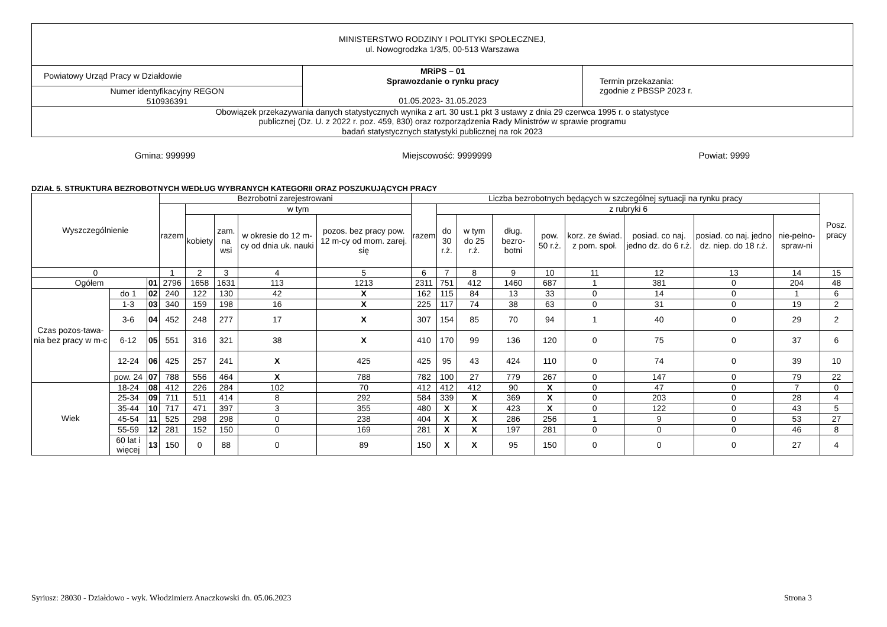| MINISTERSTWO RODZINY I POLITYKI SPOŁECZNEJ, ul. Nowogrodzka 1/3/5, 00-513 Warszawa | | |
| Powiatowy Urząd Pracy w Działdowie | MRiPS – 01 Sprawozdanie o rynku pracy 01.05.2023- 31.05.2023 | Termin przekazania: zgodnie z PBSSP 2023 r. |
| Numer identyfikacyjny REGON 510936391 | | |
| Obowiązek przekazywania danych statystycznych wynika z art. 30 ust.1 pkt 3 ustawy z dnia 29 czerwca 1995 r. o statystyce publicznej (Dz. U. z 2022 r. poz. 459, 830) oraz rozporządzenia Rady Ministrów w sprawie programu badań statystycznych statystyki publicznej na rok 2023 | | |
Gmina: 999999 Miejscowość: 9999999 Powiat: 9999
DZIAŁ 5. STRUKTURA BEZROBOTNYCH WEDŁUG WYBRANYCH KATEGORII ORAZ POSZUKUJĄCYCH PRACY
| Wyszczególnienie | | | Bezrobotni zarejestrowani | | | | | Liczba bezrobotnych będących w szczególnej sytuacji na rynku pracy | | | | | | | | | Posz. pracy |
| --- | --- | --- | --- | --- | --- | --- | --- | --- | --- | --- | --- | --- | --- | --- | --- | --- | --- |
| | | | razem | w tym | | | | razem | z rubryki 6 | | | | | | | | |
| | | | | kobiety | zam. na wsi | w okresie do 12 m-cy od dnia uk. nauki | pozos. bez pracy pow. 12 m-cy od mom. zarej. się | | do 30 r.ż. | w tym do 25 r.ż. | dług. bezro-botni | pow. 50 r.ż. | korz. ze świad. z pom. społ. | posiad. co naj. jedno dz. do 6 r.ż. | posiad. co naj. jedno dz. niep. do 18 r.ż. | nie-pełno-spraw-ni | |
| 0 | | | 1 | 2 | 3 | 4 | 5 | 6 | 7 | 8 | 9 | 10 | 11 | 12 | 13 | 14 | 15 |
| Ogółem | | 01 | 2796 | 1658 | 1631 | 113 | 1213 | 2311 | 751 | 412 | 1460 | 687 | 1 | 381 | 0 | 204 | 48 |
| Czas pozos-tawa-nia bez pracy w m-c | do 1 | 02 | 240 | 122 | 130 | 42 | X | 162 | 115 | 84 | 13 | 33 | 0 | 14 | 0 | 1 | 6 |
| | 1-3 | 03 | 340 | 159 | 198 | 16 | X | 225 | 117 | 74 | 38 | 63 | 0 | 31 | 0 | 19 | 2 |
| | 3-6 | 04 | 452 | 248 | 277 | 17 | X | 307 | 154 | 85 | 70 | 94 | 1 | 40 | 0 | 29 | 2 |
| | 6-12 | 05 | 551 | 316 | 321 | 38 | X | 410 | 170 | 99 | 136 | 120 | 0 | 75 | 0 | 37 | 6 |
| | 12-24 | 06 | 425 | 257 | 241 | X | 425 | 425 | 95 | 43 | 424 | 110 | 0 | 74 | 0 | 39 | 10 |
| | pow. 24 | 07 | 788 | 556 | 464 | X | 788 | 782 | 100 | 27 | 779 | 267 | 0 | 147 | 0 | 79 | 22 |
| Wiek | 18-24 | 08 | 412 | 226 | 284 | 102 | 70 | 412 | 412 | 412 | 90 | X | 0 | 47 | 0 | 7 | 0 |
| | 25-34 | 09 | 711 | 511 | 414 | 8 | 292 | 584 | 339 | X | 369 | X | 0 | 203 | 0 | 28 | 4 |
| | 35-44 | 10 | 717 | 471 | 397 | 3 | 355 | 480 | X | X | 423 | X | 0 | 122 | 0 | 43 | 5 |
| | 45-54 | 11 | 525 | 298 | 298 | 0 | 238 | 404 | X | X | 286 | 256 | 1 | 9 | 0 | 53 | 27 |
| | 55-59 | 12 | 281 | 152 | 150 | 0 | 169 | 281 | X | X | 197 | 281 | 0 | 0 | 0 | 46 | 8 |
| | 60 lat i więcej | 13 | 150 | 0 | 88 | 0 | 89 | 150 | X | X | 95 | 150 | 0 | 0 | 0 | 27 | 4 |
Syriusz: 28030 - Działdowo - wyk. Włodzimierz Anaczkowski dn. 05.06.2023 Strona 3